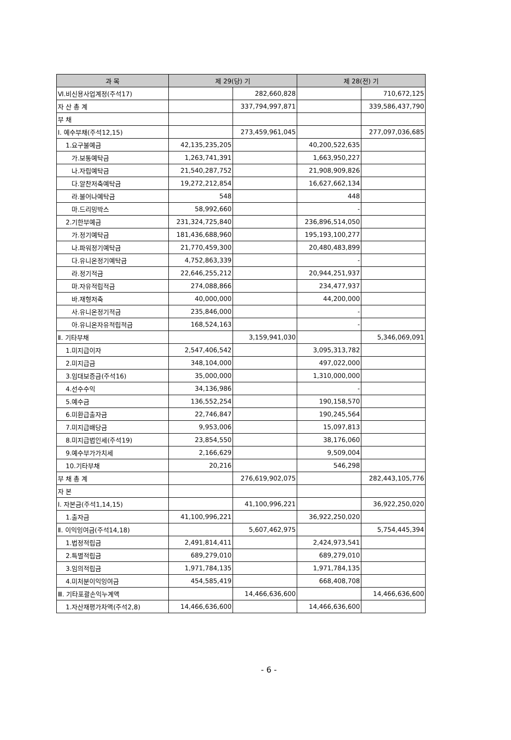| 과 목 | 제 29(당) 기 | | 제 28(전) 기 | |
| --- | --- | --- | --- | --- |
| Ⅵ.비신용사업계정(주석17) | | 282,660,828 | | 710,672,125 |
| 자 산 총 계 | | 337,794,997,871 | | 339,586,437,790 |
| 부 채 | | | | |
| Ⅰ. 예수부채(주석12,15) | | 273,459,961,045 | | 277,097,036,685 |
| 1.요구불예금 | 42,135,235,205 | | 40,200,522,635 | |
| 가.보통예탁금 | 1,263,741,391 | | 1,663,950,227 | |
| 나.자립예탁금 | 21,540,287,752 | | 21,908,909,826 | |
| 다.알찬저축예탁금 | 19,272,212,854 | | 16,627,662,134 | |
| 라.불어나예탁금 | 548 | | 448 | |
| 마.드리밍박스 | 58,992,660 | | - | |
| 2.기한부예금 | 231,324,725,840 | | 236,896,514,050 | |
| 가.정기예탁금 | 181,436,688,960 | | 195,193,100,277 | |
| 나.파워정기예탁금 | 21,770,459,300 | | 20,480,483,899 | |
| 다.유니온정기예탁금 | 4,752,863,339 | | - | |
| 라.정기적금 | 22,646,255,212 | | 20,944,251,937 | |
| 마.자유적립적금 | 274,088,866 | | 234,477,937 | |
| 바.재형저축 | 40,000,000 | | 44,200,000 | |
| 사.유니온정기적금 | 235,846,000 | | - | |
| 아.유니온자유적립적금 | 168,524,163 | | - | |
| Ⅱ. 기타부채 | | 3,159,941,030 | | 5,346,069,091 |
| 1.미지급이자 | 2,547,406,542 | | 3,095,313,782 | |
| 2.미지급금 | 348,104,000 | | 497,022,000 | |
| 3.임대보증금(주석16) | 35,000,000 | | 1,310,000,000 | |
| 4.선수수익 | 34,136,986 | | - | |
| 5.예수금 | 136,552,254 | | 190,158,570 | |
| 6.미환급출자금 | 22,746,847 | | 190,245,564 | |
| 7.미지급배당금 | 9,953,006 | | 15,097,813 | |
| 8.미지급법인세(주석19) | 23,854,550 | | 38,176,060 | |
| 9.예수부가가치세 | 2,166,629 | | 9,509,004 | |
| 10.기타부채 | 20,216 | | 546,298 | |
| 부 채 총 계 | | 276,619,902,075 | | 282,443,105,776 |
| 자 본 | | | | |
| Ⅰ. 자본금(주석1,14,15) | | 41,100,996,221 | | 36,922,250,020 |
| 1.출자금 | 41,100,996,221 | | 36,922,250,020 | |
| Ⅱ. 이익잉여금(주석14,18) | | 5,607,462,975 | | 5,754,445,394 |
| 1.법정적립금 | 2,491,814,411 | | 2,424,973,541 | |
| 2.특별적립금 | 689,279,010 | | 689,279,010 | |
| 3.임의적립금 | 1,971,784,135 | | 1,971,784,135 | |
| 4.미처분이익잉여금 | 454,585,419 | | 668,408,708 | |
| Ⅲ. 기타포괄손익누계액 | | 14,466,636,600 | | 14,466,636,600 |
| 1.자산재평가차액(주석2,8) | 14,466,636,600 | | 14,466,636,600 | |
- 6 -